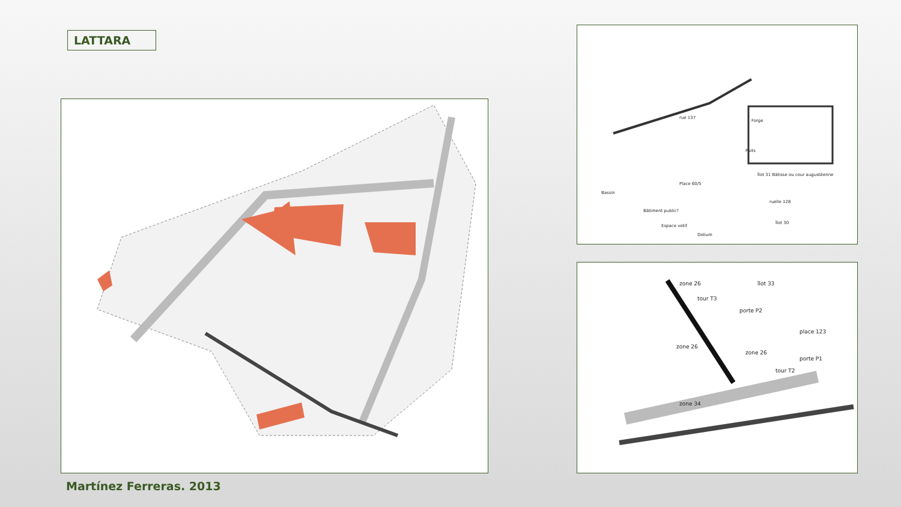LATTARA
Forge
Puits
rue 137
Place 60/5
Bassin
Bâtiment public?
Îlot 31 Bâtisse ou cour augustéenne
ruelle 128
Îlot 30
Espace votif
Dolium
zone 26
tour T3
îlot 33
porte P2
zone 26
zone 26
place 123
porte P1
tour T2
zone 34
Martínez Ferreras. 2013